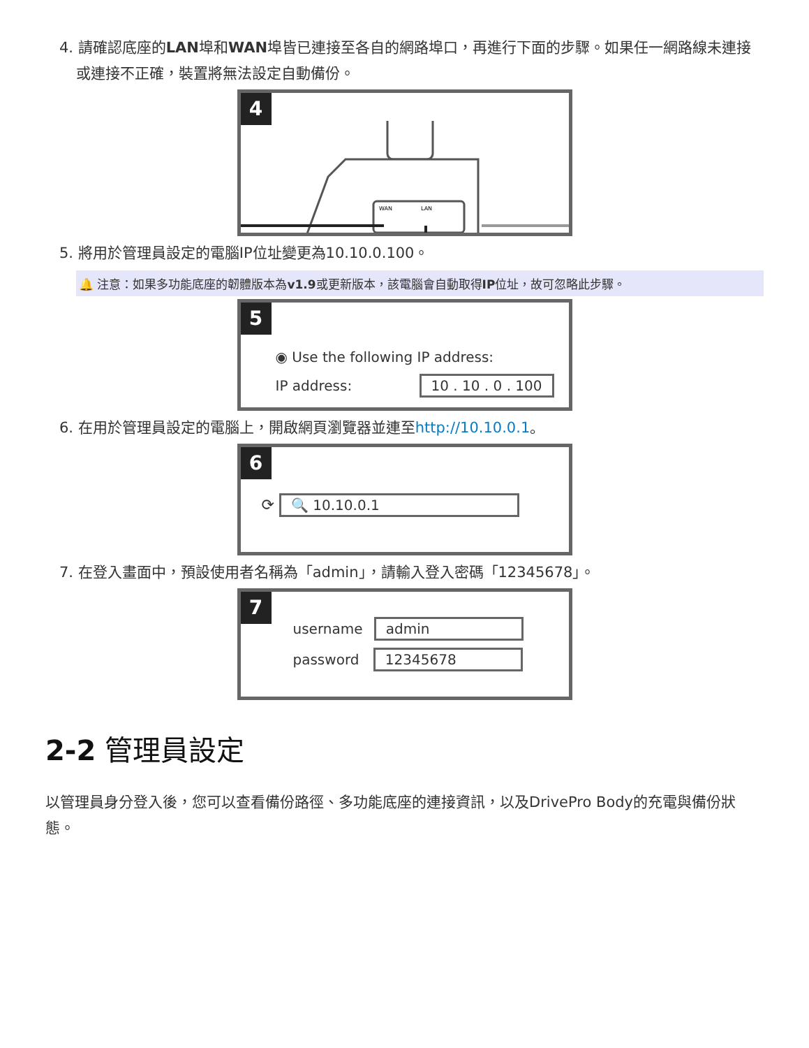4. 請確認底座的LAN埠和WAN埠皆已連接至各自的網路埠口，再進行下面的步驟。如果任一網路線未連接或連接不正確，裝置將無法設定自動備份。
4
WAN
LAN
5. 將用於管理員設定的電腦IP位址變更為10.10.0.100。
🔔 注意：如果多功能底座的韌體版本為v1.9或更新版本，該電腦會自動取得IP位址，故可忽略此步驟。
5
◉ Use the following IP address:
IP address: 10 . 10 . 0 . 100
6. 在用於管理員設定的電腦上，開啟網頁瀏覽器並連至http://10.10.0.1。
6
⟳ 🔍 10.10.0.1
7. 在登入畫面中，預設使用者名稱為「admin」，請輸入登入密碼「12345678」。
7
username admin
password 12345678
2-2 管理員設定
以管理員身分登入後，您可以查看備份路徑、多功能底座的連接資訊，以及DrivePro Body的充電與備份狀態。